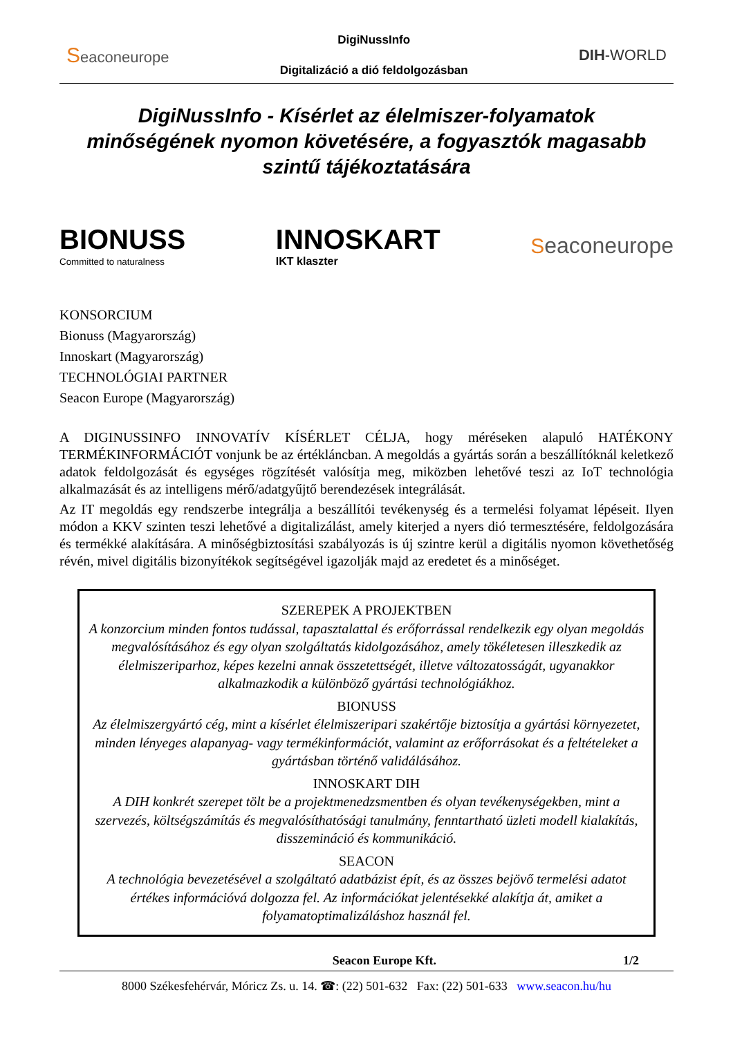Seaconeurope
DigiNussInfo
Digitalizáció a dió feldolgozásban
DIH-WORLD
DigiNussInfo - Kísérlet az élelmiszer-folyamatok minőségének nyomon követésére, a fogyasztók magasabb szintű tájékoztatására
BIONUSS
Committed to naturalness
INNOSKART
IKT klaszter
Seaconeurope
KONSORCIUM
Bionuss (Magyarország)
Innoskart (Magyarország)
TECHNOLÓGIAI PARTNER
Seacon Europe (Magyarország)
A DIGINUSSINFO INNOVATÍV KÍSÉRLET CÉLJA, hogy méréseken alapuló HATÉKONY TERMÉKINFORMÁCIÓT vonjunk be az értékláncban. A megoldás a gyártás során a beszállítóknál keletkező adatok feldolgozását és egységes rögzítését valósítja meg, miközben lehetővé teszi az IoT technológia alkalmazását és az intelligens mérő/adatgyűjtő berendezések integrálását.
Az IT megoldás egy rendszerbe integrálja a beszállítói tevékenység és a termelési folyamat lépéseit. Ilyen módon a KKV szinten teszi lehetővé a digitalizálást, amely kiterjed a nyers dió termesztésére, feldolgozására és termékké alakítására. A minőségbiztosítási szabályozás is új szintre kerül a digitális nyomon követhetőség révén, mivel digitális bizonyítékok segítségével igazolják majd az eredetet és a minőséget.
SZEREPEK A PROJEKTBEN
A konzorcium minden fontos tudással, tapasztalattal és erőforrással rendelkezik egy olyan megoldás megvalósításához és egy olyan szolgáltatás kidolgozásához, amely tökéletesen illeszkedik az élelmiszeriparhoz, képes kezelni annak összetettségét, illetve változatosságát, ugyanakkor alkalmazkodik a különböző gyártási technológiákhoz.
BIONUSS
Az élelmiszergyártó cég, mint a kísérlet élelmiszeripari szakértője biztosítja a gyártási környezetet, minden lényeges alapanyag- vagy termékinformációt, valamint az erőforrásokat és a feltételeket a gyártásban történő validálásához.
INNOSKART DIH
A DIH konkrét szerepet tölt be a projektmenedzsmentben és olyan tevékenységekben, mint a szervezés, költségszámítás és megvalósíthatósági tanulmány, fenntartható üzleti modell kialakítás, disszemináció és kommunikáció.
SEACON
A technológia bevezetésével a szolgáltató adatbázist épít, és az összes bejövő termelési adatot értékes információvá dolgozza fel. Az információkat jelentésekké alakítja át, amiket a folyamatoptimalizáláshoz használ fel.
Seacon Europe Kft. 1/2
8000 Székesfehérvár, Móricz Zs. u. 14. ☎: (22) 501-632 Fax: (22) 501-633 www.seacon.hu/hu